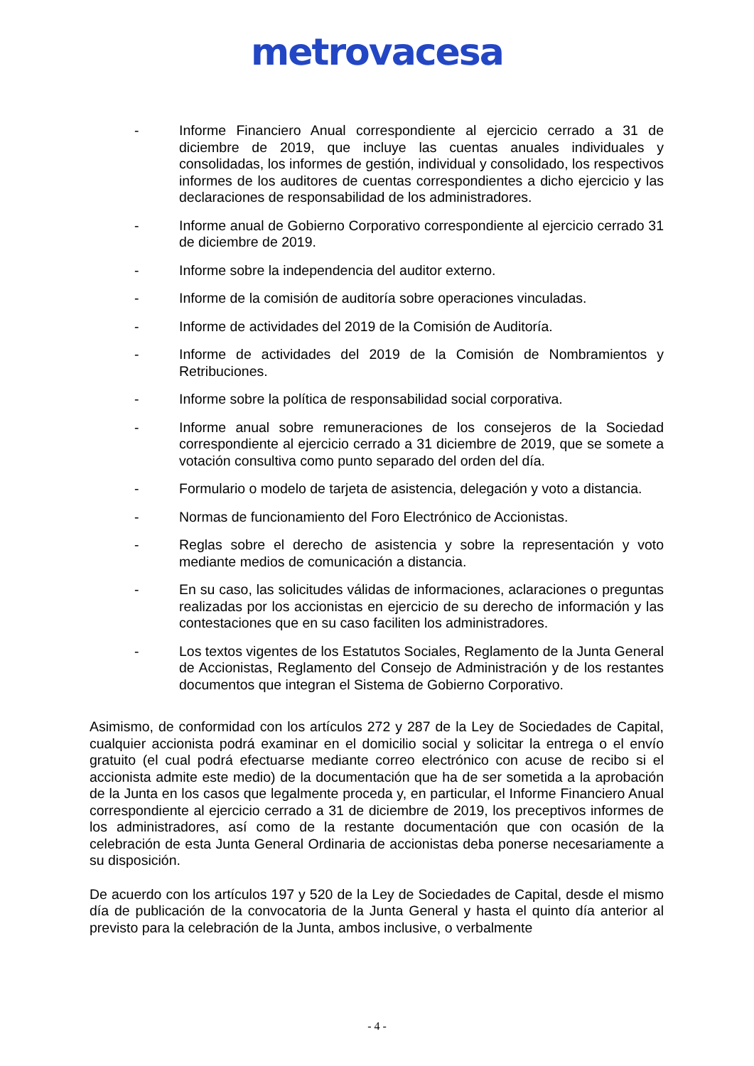metrovacesa
- Informe Financiero Anual correspondiente al ejercicio cerrado a 31 de diciembre de 2019, que incluye las cuentas anuales individuales y consolidadas, los informes de gestión, individual y consolidado, los respectivos informes de los auditores de cuentas correspondientes a dicho ejercicio y las declaraciones de responsabilidad de los administradores.
- Informe anual de Gobierno Corporativo correspondiente al ejercicio cerrado 31 de diciembre de 2019.
- Informe sobre la independencia del auditor externo.
- Informe de la comisión de auditoría sobre operaciones vinculadas.
- Informe de actividades del 2019 de la Comisión de Auditoría.
- Informe de actividades del 2019 de la Comisión de Nombramientos y Retribuciones.
- Informe sobre la política de responsabilidad social corporativa.
- Informe anual sobre remuneraciones de los consejeros de la Sociedad correspondiente al ejercicio cerrado a 31 diciembre de 2019, que se somete a votación consultiva como punto separado del orden del día.
- Formulario o modelo de tarjeta de asistencia, delegación y voto a distancia.
- Normas de funcionamiento del Foro Electrónico de Accionistas.
- Reglas sobre el derecho de asistencia y sobre la representación y voto mediante medios de comunicación a distancia.
- En su caso, las solicitudes válidas de informaciones, aclaraciones o preguntas realizadas por los accionistas en ejercicio de su derecho de información y las contestaciones que en su caso faciliten los administradores.
- Los textos vigentes de los Estatutos Sociales, Reglamento de la Junta General de Accionistas, Reglamento del Consejo de Administración y de los restantes documentos que integran el Sistema de Gobierno Corporativo.
Asimismo, de conformidad con los artículos 272 y 287 de la Ley de Sociedades de Capital, cualquier accionista podrá examinar en el domicilio social y solicitar la entrega o el envío gratuito (el cual podrá efectuarse mediante correo electrónico con acuse de recibo si el accionista admite este medio) de la documentación que ha de ser sometida a la aprobación de la Junta en los casos que legalmente proceda y, en particular, el Informe Financiero Anual correspondiente al ejercicio cerrado a 31 de diciembre de 2019, los preceptivos informes de los administradores, así como de la restante documentación que con ocasión de la celebración de esta Junta General Ordinaria de accionistas deba ponerse necesariamente a su disposición.
De acuerdo con los artículos 197 y 520 de la Ley de Sociedades de Capital, desde el mismo día de publicación de la convocatoria de la Junta General y hasta el quinto día anterior al previsto para la celebración de la Junta, ambos inclusive, o verbalmente
- 4 -